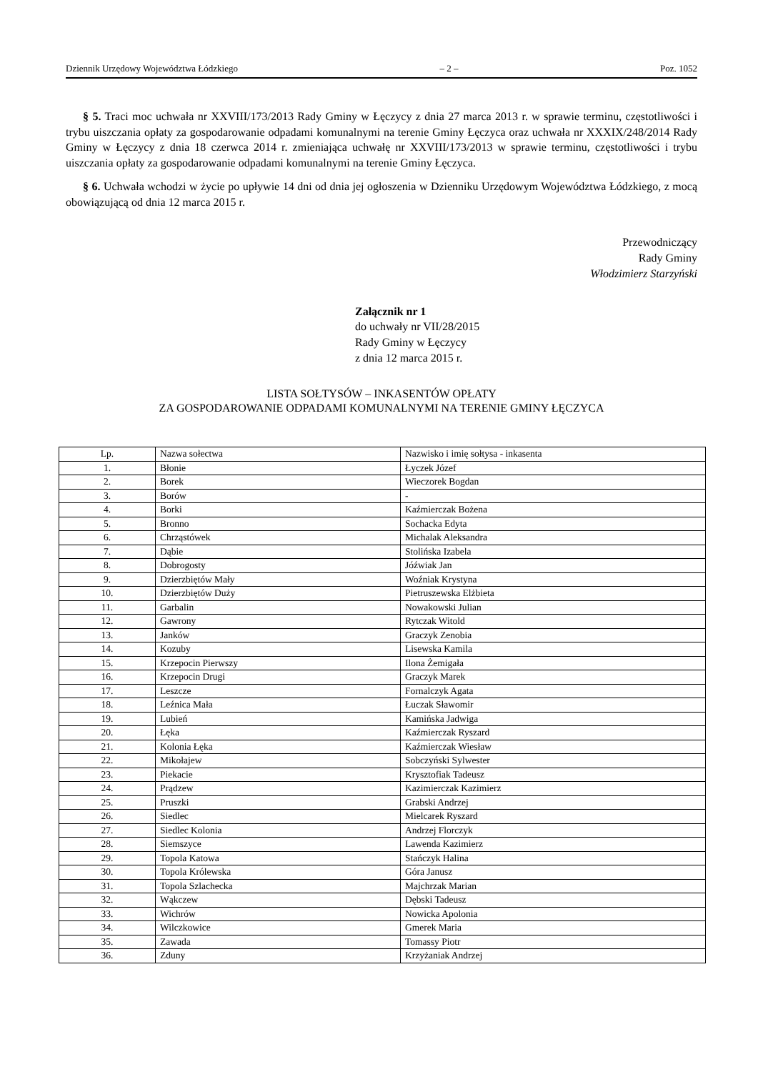Dziennik Urzędowy Województwa Łódzkiego – 2 – Poz. 1052
§ 5. Traci moc uchwała nr XXVIII/173/2013 Rady Gminy w Łęczycy z dnia 27 marca 2013 r. w sprawie terminu, częstotliwości i trybu uiszczania opłaty za gospodarowanie odpadami komunalnymi na terenie Gminy Łęczyca oraz uchwała nr XXXIX/248/2014 Rady Gminy w Łęczycy z dnia 18 czerwca 2014 r. zmieniająca uchwałę nr XXVIII/173/2013 w sprawie terminu, częstotliwości i trybu uiszczania opłaty za gospodarowanie odpadami komunalnymi na terenie Gminy Łęczyca.
§ 6. Uchwała wchodzi w życie po upływie 14 dni od dnia jej ogłoszenia w Dzienniku Urzędowym Województwa Łódzkiego, z mocą obowiązującą od dnia 12 marca 2015 r.
Przewodniczący
Rady Gminy
Włodzimierz Starzyński
Załącznik nr 1
do uchwały nr VII/28/2015
Rady Gminy w Łęczycy
z dnia 12 marca 2015 r.
LISTA SOŁTYSÓW – INKASENTÓW OPŁATY
ZA GOSPODAROWANIE ODPADAMI KOMUNALNYMI NA TERENIE GMINY ŁĘCZYCA
| Lp. | Nazwa sołectwa | Nazwisko i imię sołtysa - inkasenta |
| --- | --- | --- |
| 1. | Błonie | Łyczek Józef |
| 2. | Borek | Wieczorek Bogdan |
| 3. | Borów | - |
| 4. | Borki | Kaźmierczak Bożena |
| 5. | Bronno | Sochacka Edyta |
| 6. | Chrząstówek | Michalak Aleksandra |
| 7. | Dąbie | Stolińska Izabela |
| 8. | Dobrogosty | Jóźwiak Jan |
| 9. | Dzierzbiętów Mały | Woźniak Krystyna |
| 10. | Dzierzbiętów Duży | Pietruszewska Elżbieta |
| 11. | Garbalin | Nowakowski Julian |
| 12. | Gawrony | Rytczak Witold |
| 13. | Janków | Graczyk Zenobia |
| 14. | Kozuby | Lisewska Kamila |
| 15. | Krzepocin Pierwszy | Ilona Żemigała |
| 16. | Krzepocin Drugi | Graczyk Marek |
| 17. | Leszcze | Fornalczyk Agata |
| 18. | Leźnica Mała | Łuczak Sławomir |
| 19. | Lubień | Kamińska Jadwiga |
| 20. | Łęka | Kaźmierczak Ryszard |
| 21. | Kolonia Łęka | Kaźmierczak Wiesław |
| 22. | Mikołajew | Sobczyński Sylwester |
| 23. | Piekacie | Krysztofiak Tadeusz |
| 24. | Prądzew | Kazimierczak Kazimierz |
| 25. | Pruszki | Grabski Andrzej |
| 26. | Siedlec | Mielcarek Ryszard |
| 27. | Siedlec Kolonia | Andrzej Florczyk |
| 28. | Siemszyce | Lawenda Kazimierz |
| 29. | Topola Katowa | Stańczyk Halina |
| 30. | Topola Królewska | Góra Janusz |
| 31. | Topola Szlachecka | Majchrzak Marian |
| 32. | Wąkczew | Dębski Tadeusz |
| 33. | Wichrów | Nowicka Apolonia |
| 34. | Wilczkowice | Gmerek Maria |
| 35. | Zawada | Tomassy Piotr |
| 36. | Zduny | Krzyżaniak Andrzej |